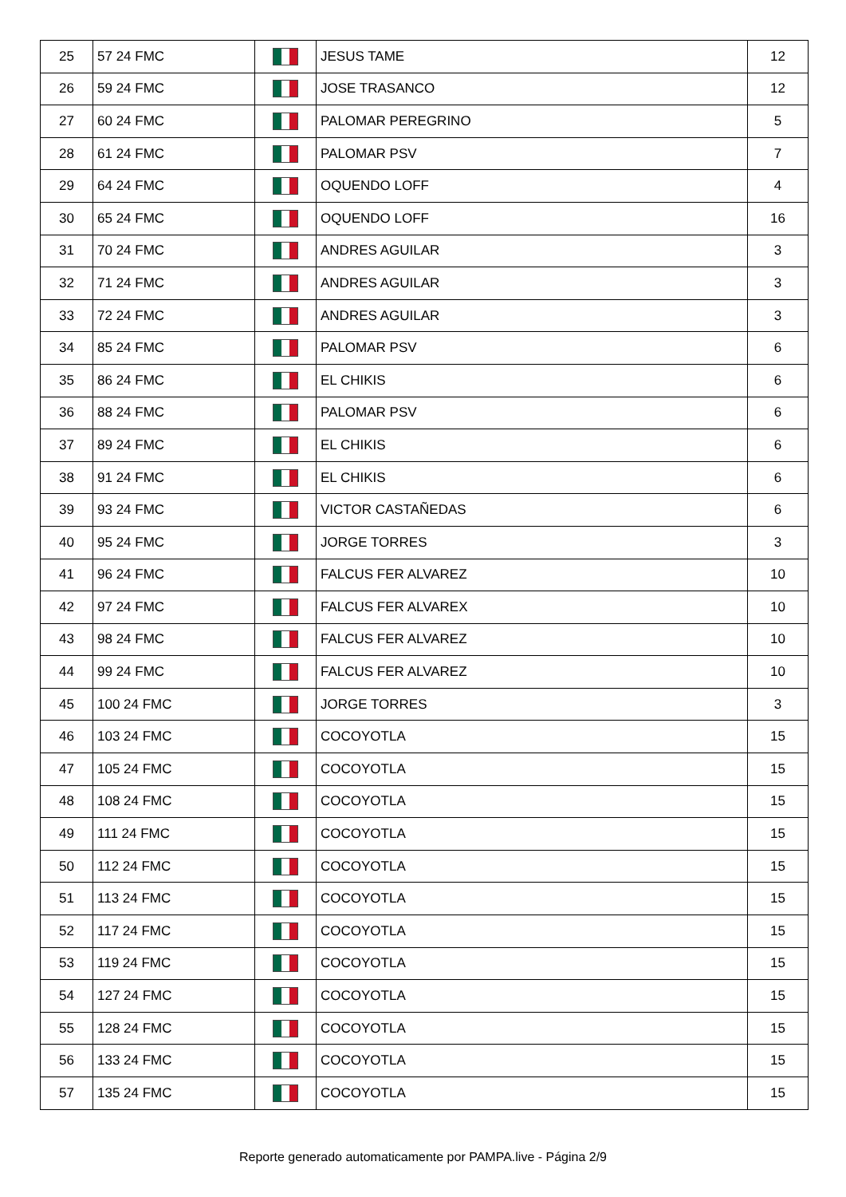| 25 | 57 24 FMC | | JESUS TAME | 12 |
| 26 | 59 24 FMC | | JOSE TRASANCO | 12 |
| 27 | 60 24 FMC | | PALOMAR PEREGRINO | 5 |
| 28 | 61 24 FMC | | PALOMAR PSV | 7 |
| 29 | 64 24 FMC | | OQUENDO LOFF | 4 |
| 30 | 65 24 FMC | | OQUENDO LOFF | 16 |
| 31 | 70 24 FMC | | ANDRES AGUILAR | 3 |
| 32 | 71 24 FMC | | ANDRES AGUILAR | 3 |
| 33 | 72 24 FMC | | ANDRES AGUILAR | 3 |
| 34 | 85 24 FMC | | PALOMAR PSV | 6 |
| 35 | 86 24 FMC | | EL CHIKIS | 6 |
| 36 | 88 24 FMC | | PALOMAR PSV | 6 |
| 37 | 89 24 FMC | | EL CHIKIS | 6 |
| 38 | 91 24 FMC | | EL CHIKIS | 6 |
| 39 | 93 24 FMC | | VICTOR CASTAÑEDAS | 6 |
| 40 | 95 24 FMC | | JORGE TORRES | 3 |
| 41 | 96 24 FMC | | FALCUS FER ALVAREZ | 10 |
| 42 | 97 24 FMC | | FALCUS FER ALVAREX | 10 |
| 43 | 98 24 FMC | | FALCUS FER ALVAREZ | 10 |
| 44 | 99 24 FMC | | FALCUS FER ALVAREZ | 10 |
| 45 | 100 24 FMC | | JORGE TORRES | 3 |
| 46 | 103 24 FMC | | COCOYOTLA | 15 |
| 47 | 105 24 FMC | | COCOYOTLA | 15 |
| 48 | 108 24 FMC | | COCOYOTLA | 15 |
| 49 | 111 24 FMC | | COCOYOTLA | 15 |
| 50 | 112 24 FMC | | COCOYOTLA | 15 |
| 51 | 113 24 FMC | | COCOYOTLA | 15 |
| 52 | 117 24 FMC | | COCOYOTLA | 15 |
| 53 | 119 24 FMC | | COCOYOTLA | 15 |
| 54 | 127 24 FMC | | COCOYOTLA | 15 |
| 55 | 128 24 FMC | | COCOYOTLA | 15 |
| 56 | 133 24 FMC | | COCOYOTLA | 15 |
| 57 | 135 24 FMC | | COCOYOTLA | 15 |
Reporte generado automaticamente por PAMPA.live - Página 2/9